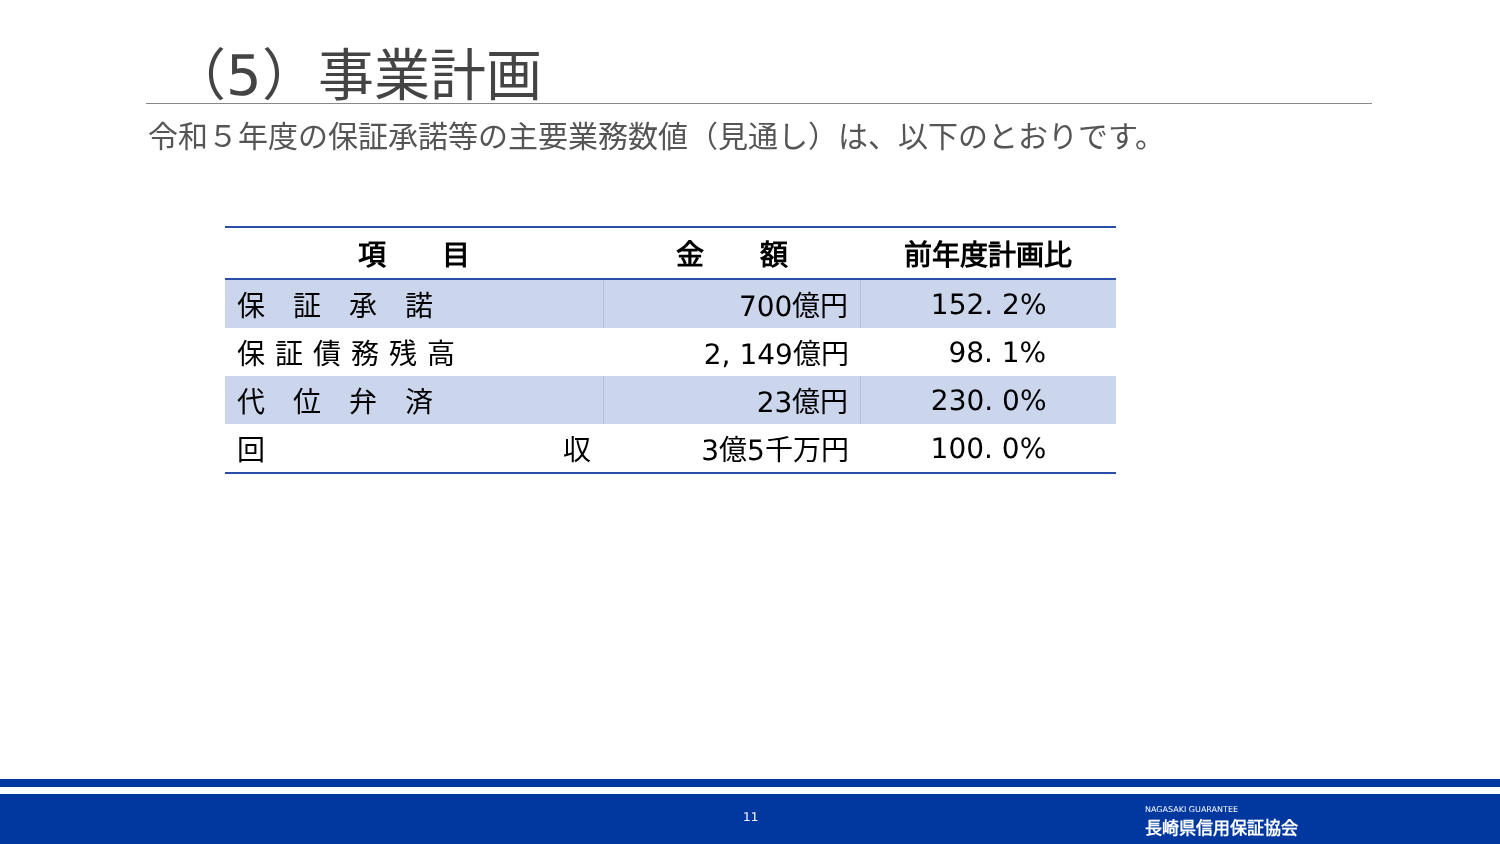（5）事業計画
令和５年度の保証承諾等の主要業務数値（見通し）は、以下のとおりです。
| 項 目 | 金 額 | 前年度計画比 |
| --- | --- | --- |
| 保証承諾 | 700億円 | 152. 2% |
| 保証債務残高 | 2, 149億円 | 98. 1% |
| 代位弁済 | 23億円 | 230. 0% |
| 回 収 | 3億5千万円 | 100. 0% |
11
NAGASAKI GUARANTEE
長崎県信用保証協会